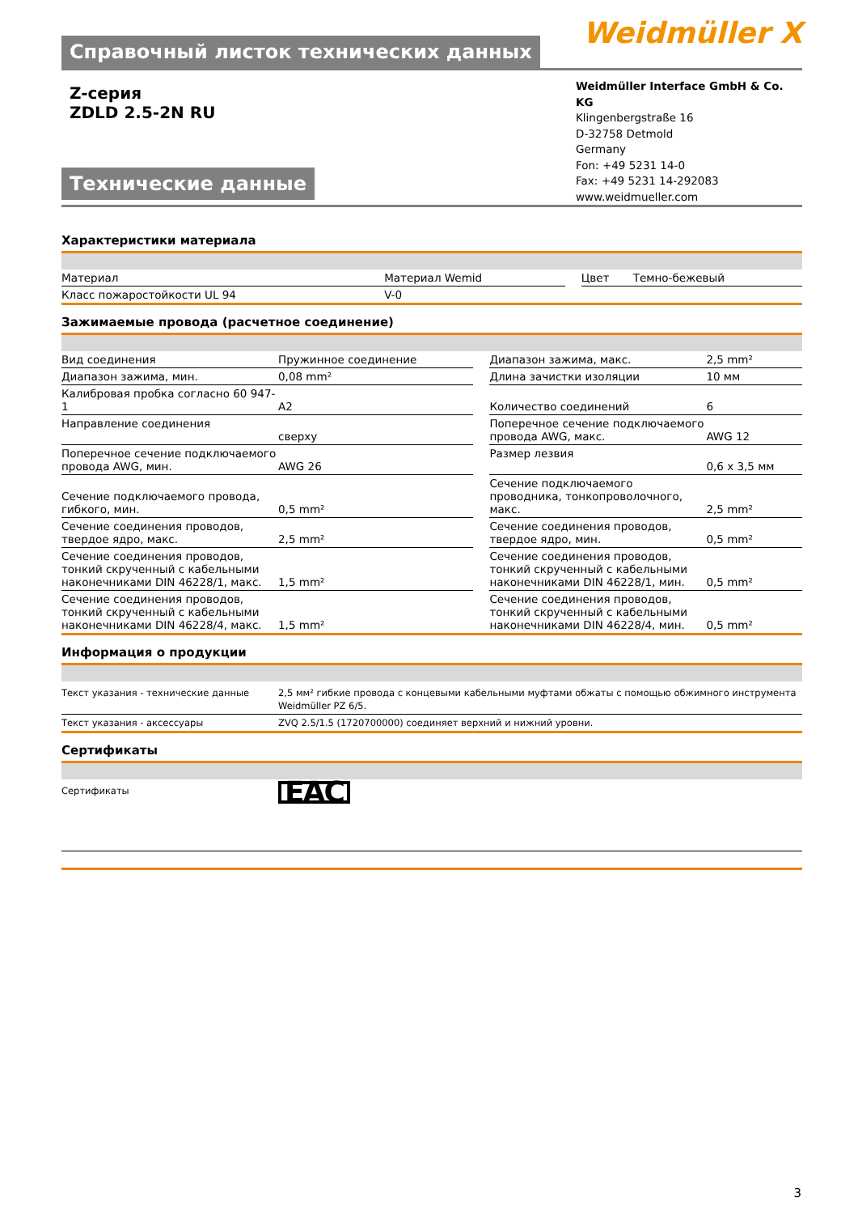Справочный листок технических данных
Weidmüller ⵝ
Z-серия
ZDLD 2.5-2N RU
Технические данные
Weidmüller Interface GmbH & Co. KG
Klingenbergstraße 16
D-32758 Detmold
Germany
Fon: +49 5231 14-0
Fax: +49 5231 14-292083
www.weidmueller.com
Характеристики материала
| Материал | Материал Wemid | | Цвет | Темно-бежевый |
| Класс пожаростойкости UL 94 | V-0 | | | |
Зажимаемые провода (расчетное соединение)
| Вид соединения | Пружинное соединение | | Диапазон зажима, макс. | 2,5 mm² |
| Диапазон зажима, мин. | 0,08 mm² | | Длина зачистки изоляции | 10 мм |
| Калибровая пробка согласно 60 947-1 | A2 | | Количество соединений | 6 |
| Направление соединения | сверху | | Поперечное сечение подключаемого провода AWG, макс. | AWG 12 |
| Поперечное сечение подключаемого провода AWG, мин. | AWG 26 | | Размер лезвия | 0,6 x 3,5 мм |
| Сечение подключаемого провода, гибкого, мин. | 0,5 mm² | | Сечение подключаемого проводника, тонкопроволочного, макс. | 2,5 mm² |
| Сечение соединения проводов, твердое ядро, макс. | 2,5 mm² | | Сечение соединения проводов, твердое ядро, мин. | 0,5 mm² |
| Сечение соединения проводов, тонкий скрученный с кабельными наконечниками DIN 46228/1, макс. | 1,5 mm² | | Сечение соединения проводов, тонкий скрученный с кабельными наконечниками DIN 46228/1, мин. | 0,5 mm² |
| Сечение соединения проводов, тонкий скрученный с кабельными наконечниками DIN 46228/4, макс. | 1,5 mm² | | Сечение соединения проводов, тонкий скрученный с кабельными наконечниками DIN 46228/4, мин. | 0,5 mm² |
Информация о продукции
| Текст указания - технические данные | 2,5 мм² гибкие провода с концевыми кабельными муфтами обжаты с помощью обжимного инструмента Weidmüller PZ 6/5. |
| Текст указания - аксессуары | ZVQ 2.5/1.5 (1720700000) соединяет верхний и нижний уровни. |
Сертификаты
| Сертификаты | EAC |
3